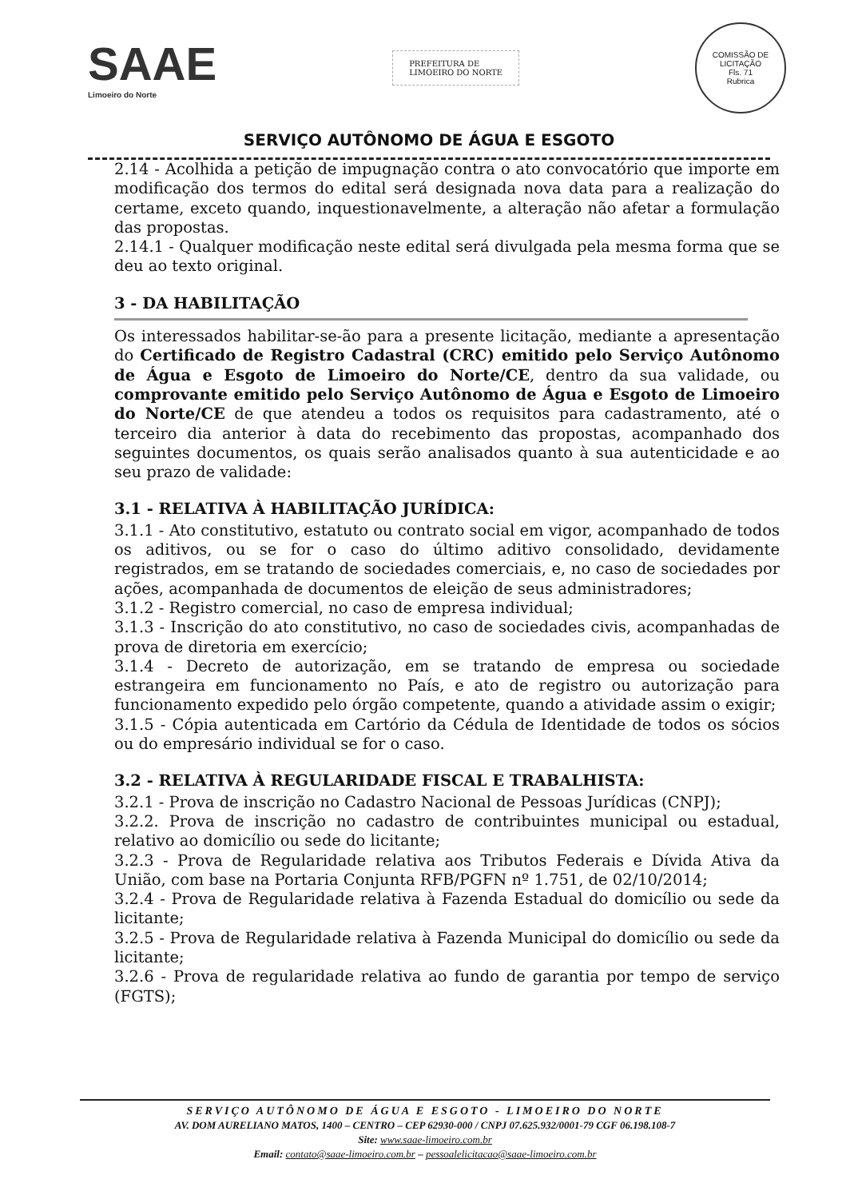SAAE
Limoeiro do Norte
PREFEITURA DE
LIMOEIRO DO NORTE
COMISSÃO DE LICITAÇÃO
Fls. 71
Rubrica
SERVIÇO AUTÔNOMO DE ÁGUA E ESGOTO
2.14 - Acolhida a petição de impugnação contra o ato convocatório que importe em modificação dos termos do edital será designada nova data para a realização do certame, exceto quando, inquestionavelmente, a alteração não afetar a formulação das propostas.
2.14.1 - Qualquer modificação neste edital será divulgada pela mesma forma que se deu ao texto original.
3 - DA HABILITAÇÃO
Os interessados habilitar-se-ão para a presente licitação, mediante a apresentação do Certificado de Registro Cadastral (CRC) emitido pelo Serviço Autônomo de Água e Esgoto de Limoeiro do Norte/CE, dentro da sua validade, ou comprovante emitido pelo Serviço Autônomo de Água e Esgoto de Limoeiro do Norte/CE de que atendeu a todos os requisitos para cadastramento, até o terceiro dia anterior à data do recebimento das propostas, acompanhado dos seguintes documentos, os quais serão analisados quanto à sua autenticidade e ao seu prazo de validade:
3.1 - RELATIVA À HABILITAÇÃO JURÍDICA:
3.1.1 - Ato constitutivo, estatuto ou contrato social em vigor, acompanhado de todos os aditivos, ou se for o caso do último aditivo consolidado, devidamente registrados, em se tratando de sociedades comerciais, e, no caso de sociedades por ações, acompanhada de documentos de eleição de seus administradores;
3.1.2 - Registro comercial, no caso de empresa individual;
3.1.3 - Inscrição do ato constitutivo, no caso de sociedades civis, acompanhadas de prova de diretoria em exercício;
3.1.4 - Decreto de autorização, em se tratando de empresa ou sociedade estrangeira em funcionamento no País, e ato de registro ou autorização para funcionamento expedido pelo órgão competente, quando a atividade assim o exigir;
3.1.5 - Cópia autenticada em Cartório da Cédula de Identidade de todos os sócios ou do empresário individual se for o caso.
3.2 - RELATIVA À REGULARIDADE FISCAL E TRABALHISTA:
3.2.1 - Prova de inscrição no Cadastro Nacional de Pessoas Jurídicas (CNPJ);
3.2.2. Prova de inscrição no cadastro de contribuintes municipal ou estadual, relativo ao domicílio ou sede do licitante;
3.2.3 - Prova de Regularidade relativa aos Tributos Federais e Dívida Ativa da União, com base na Portaria Conjunta RFB/PGFN nº 1.751, de 02/10/2014;
3.2.4 - Prova de Regularidade relativa à Fazenda Estadual do domicílio ou sede da licitante;
3.2.5 - Prova de Regularidade relativa à Fazenda Municipal do domicílio ou sede da licitante;
3.2.6 - Prova de regularidade relativa ao fundo de garantia por tempo de serviço (FGTS);
SERVIÇO AUTÔNOMO DE ÁGUA E ESGOTO - LIMOEIRO DO NORTE
AV. DOM AURELIANO MATOS, 1400 – CENTRO – CEP 62930-000 / CNPJ 07.625.932/0001-79 CGF 06.198.108-7
Site: www.saae-limoeiro.com.br
Email: contato@saae-limoeiro.com.br – pessoalelicitacao@saae-limoeiro.com.br